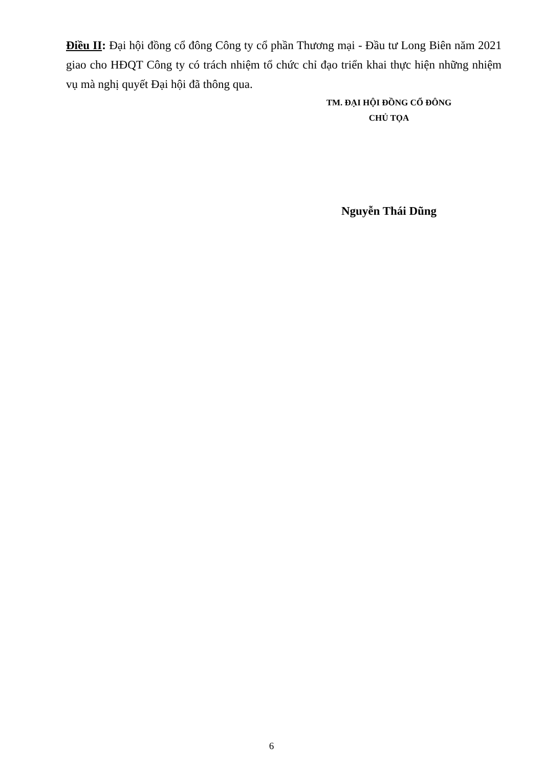Điều II: Đại hội đồng cổ đông Công ty cổ phần Thương mại - Đầu tư Long Biên năm 2021 giao cho HĐQT Công ty có trách nhiệm tổ chức chỉ đạo triển khai thực hiện những nhiệm vụ mà nghị quyết Đại hội đã thông qua.
TM. ĐẠI HỘI ĐỒNG CỔ ĐÔNG
CHỦ TỌA
Nguyễn Thái Dũng
6